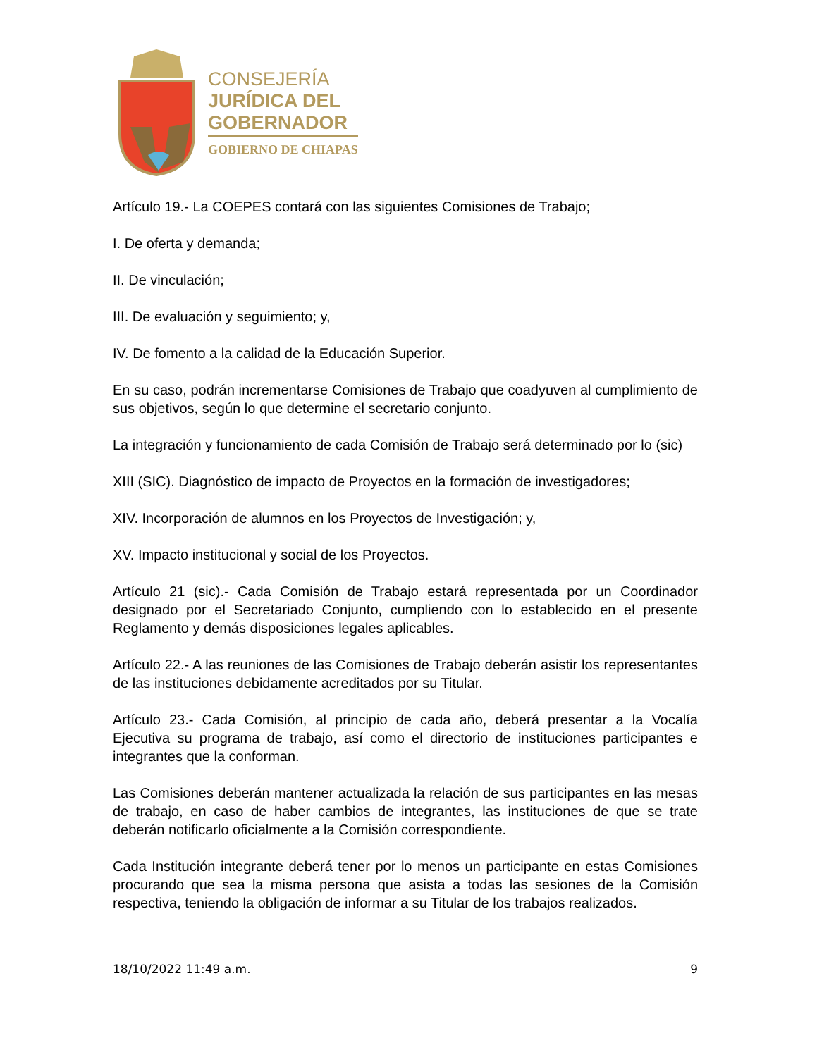CONSEJERÍA
JURÍDICA DEL
GOBERNADOR
GOBIERNO DE CHIAPAS
Artículo 19.- La COEPES contará con las siguientes Comisiones de Trabajo;
I. De oferta y demanda;
II. De vinculación;
III. De evaluación y seguimiento; y,
IV. De fomento a la calidad de la Educación Superior.
En su caso, podrán incrementarse Comisiones de Trabajo que coadyuven al cumplimiento de sus objetivos, según lo que determine el secretario conjunto.
La integración y funcionamiento de cada Comisión de Trabajo será determinado por lo (sic)
XIII (SIC). Diagnóstico de impacto de Proyectos en la formación de investigadores;
XIV. Incorporación de alumnos en los Proyectos de Investigación; y,
XV. Impacto institucional y social de los Proyectos.
Artículo 21 (sic).- Cada Comisión de Trabajo estará representada por un Coordinador designado por el Secretariado Conjunto, cumpliendo con lo establecido en el presente Reglamento y demás disposiciones legales aplicables.
Artículo 22.- A las reuniones de las Comisiones de Trabajo deberán asistir los representantes de las instituciones debidamente acreditados por su Titular.
Artículo 23.- Cada Comisión, al principio de cada año, deberá presentar a la Vocalía Ejecutiva su programa de trabajo, así como el directorio de instituciones participantes e integrantes que la conforman.
Las Comisiones deberán mantener actualizada la relación de sus participantes en las mesas de trabajo, en caso de haber cambios de integrantes, las instituciones de que se trate deberán notificarlo oficialmente a la Comisión correspondiente.
Cada Institución integrante deberá tener por lo menos un participante en estas Comisiones procurando que sea la misma persona que asista a todas las sesiones de la Comisión respectiva, teniendo la obligación de informar a su Titular de los trabajos realizados.
18/10/2022 11:49 a.m. 9